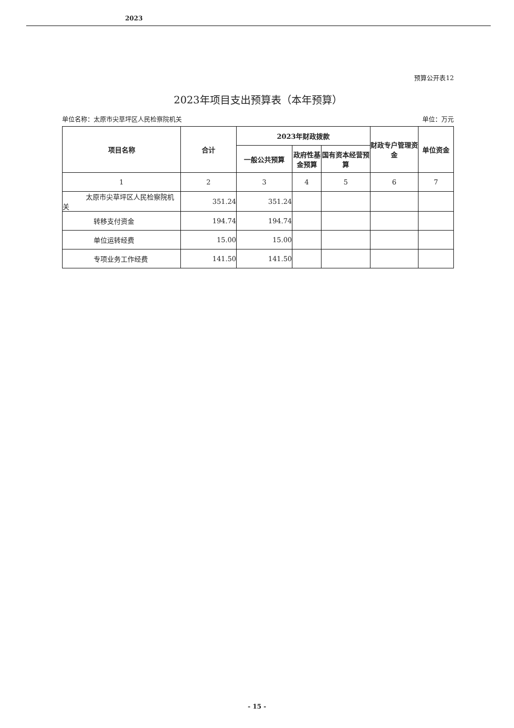2023
预算公开表12
2023年项目支出预算表（本年预算）
单位名称：太原市尖草坪区人民检察院机关 单位：万元
| 项目名称 | 合计 | 2023年财政拨款 | | | 财政专户管理资金 | 单位资金 |
| --- | --- | --- | --- | --- | --- | --- |
| | | 一般公共预算 | 政府性基金预算 | 国有资本经营预算 | | |
| 1 | 2 | 3 | 4 | 5 | 6 | 7 |
| 太原市尖草坪区人民检察院机关 | 351.24 | 351.24 | | | | |
| 转移支付资金 | 194.74 | 194.74 | | | | |
| 单位运转经费 | 15.00 | 15.00 | | | | |
| 专项业务工作经费 | 141.50 | 141.50 | | | | |
- 15 -